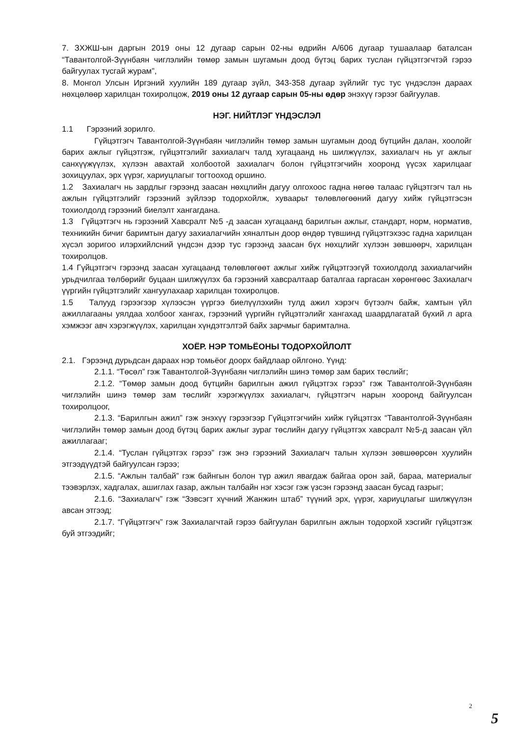7. ЗХЖШ-ын даргын 2019 оны 12 дугаар сарын 02-ны өдрийн А/606 дугаар тушаалаар баталсан “Тавантолгой-Зүүнбаян чиглэлийн төмөр замын шугамын доод бүтэц барих туслан гүйцэтгэгчтэй гэрээ байгуулах тусгай журам”,
8. Монгол Улсын Иргэний хуулийн 189 дугаар зүйл, 343-358 дугаар зүйлийг тус тус үндэслэн дараах нөхцөлөөр харилцан тохиролцож, 2019 оны 12 дугаар сарын 05-ны өдөр энэхүү гэрээг байгуулав.
НЭГ. НИЙТЛЭГ ҮНДЭСЛЭЛ
1.1 Гэрээний зорилго.
Гүйцэтгэгч Тавантолгой-Зүүнбаян чиглэлийн төмөр замын шугамын доод бүтцийн далан, хоолойг барих ажлыг гүйцэтгэж, гүйцэтгэлийг захиалагч талд хугацаанд нь шилжүүлэх, захиалагч нь уг ажлыг санхүүжүүлэх, хүлээн авахтай холбоотой захиалагч болон гүйцэтгэгчийн хооронд үүсэх харилцааг зохицуулах, эрх үүрэг, хариуцлагыг тогтооход оршино.
1.2 Захиалагч нь зардлыг гэрээнд заасан нөхцлийн дагуу олгохоос гадна нөгөө талаас гүйцэтгэгч тал нь ажлын гүйцэтгэлийг гэрээний зүйлээр тодорхойлж, хуваарьт төлөвлөгөөний дагуу хийж гүйцэтгэсэн тохиолдолд гэрээний биелэлт хангагдана.
1.3 Гүйцэтгэгч нь гэрээний Хавсралт №5 -д заасан хугацаанд барилгын ажлыг, стандарт, норм, норматив, техникийн бичиг баримтын дагуу захиалагчийн хяналтын доор өндөр түвшинд гүйцэтгэхээс гадна харилцан хүсэл зоригоо илэрхийлсний үндсэн дээр тус гэрээнд заасан бүх нөхцлийг хүлээн зөвшөөрч, харилцан тохиролцов.
1.4 Гүйцэтгэгч гэрээнд заасан хугацаанд төлөвлөгөөт ажлыг хийж гүйцэтгээгүй тохиолдолд захиалагчийн урьдчилгаа төлбөрийг буцаан шилжүүлэх ба гэрээний хавсралтаар баталгаа гаргасан хөрөнгөөс Захиалагч үүргийн гүйцэтгэлийг хангуулахаар харилцан тохиролцов.
1.5 Талууд гэрээгээр хүлээсэн үүргээ биелүүлэхийн тулд ажил хэрэгч бүтээлч байж, хамтын үйл ажиллагааны уялдаа холбоог хангах, гэрээний үүргийн гүйцэтгэлийг хангахад шаардлагатай бүхий л арга хэмжээг авч хэрэгжүүлэх, харилцан хүндэтгэлтэй байх зарчмыг баримтална.
ХОЁР. НЭР ТОМЬЁОНЫ ТОДОРХОЙЛОЛТ
2.1. Гэрээнд дурьдсан дараах нэр томьёог доорх байдлаар ойлгоно. Үүнд:
2.1.1. “Төсөл” гэж Тавантолгой-Зүүнбаян чиглэлийн шинэ төмөр зам барих төслийг;
2.1.2. “Төмөр замын доод бүтцийн барилгын ажил гүйцэтгэх гэрээ” гэж Тавантолгой-Зүүнбаян чиглэлийн шинэ төмөр зам төслийг хэрэгжүүлэх захиалагч, гүйцэтгэгч нарын хооронд байгуулсан тохиролцоог,
2.1.3. “Барилгын ажил” гэж энэхүү гэрээгээр Гүйцэтгэгчийн хийж гүйцэтгэх “Тавантолгой-Зүүнбаян чиглэлийн төмөр замын доод бүтэц барих ажлыг зураг төслийн дагуу гүйцэтгэх хавсралт №5-д заасан үйл ажиллагааг;
2.1.4. “Туслан гүйцэтгэх гэрээ” гэж энэ гэрээний Захиалагч талын хүлээн зөвшөөрсөн хуулийн этгээдүүдтэй байгуулсан гэрээ;
2.1.5. “Ажлын талбай” гэж байнгын болон түр ажил явагдаж байгаа орон зай, бараа, материалыг тээвэрлэх, хадгалах, ашиглах газар, ажлын талбайн нэг хэсэг гэж үзсэн гэрээнд заасан бусад газрыг;
2.1.6. “Захиалагч” гэж “Зэвсэгт хүчний Жанжин штаб” түүний эрх, үүрэг, хариуцлагыг шилжүүлэн авсан этгээд;
2.1.7. “Гүйцэтгэгч” гэж Захиалагчтай гэрээ байгуулан барилгын ажлын тодорхой хэсгийг гүйцэтгэж буй этгээдийг;
2
5